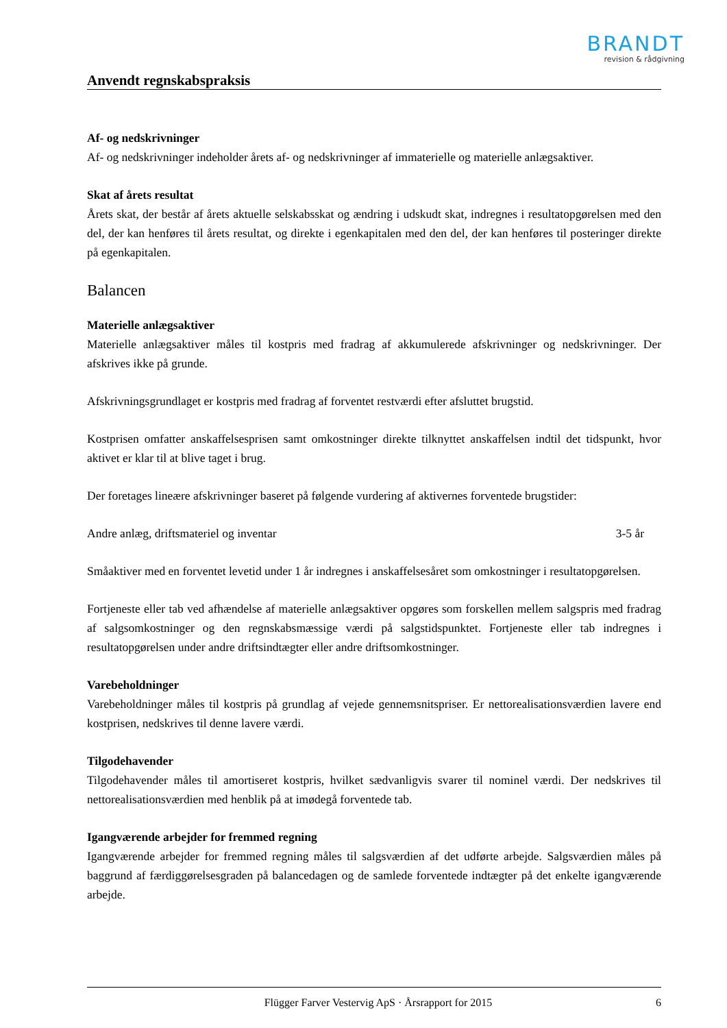BRANDT
revision & rådgivning
Anvendt regnskabspraksis
Af- og nedskrivninger
Af- og nedskrivninger indeholder årets af- og nedskrivninger af immaterielle og materielle anlægsaktiver.
Skat af årets resultat
Årets skat, der består af årets aktuelle selskabsskat og ændring i udskudt skat, indregnes i resultatopgørelsen med den del, der kan henføres til årets resultat, og direkte i egenkapitalen med den del, der kan henføres til posteringer direkte på egenkapitalen.
Balancen
Materielle anlægsaktiver
Materielle anlægsaktiver måles til kostpris med fradrag af akkumulerede afskrivninger og nedskrivninger. Der afskrives ikke på grunde.
Afskrivningsgrundlaget er kostpris med fradrag af forventet restværdi efter afsluttet brugstid.
Kostprisen omfatter anskaffelsesprisen samt omkostninger direkte tilknyttet anskaffelsen indtil det tidspunkt, hvor aktivet er klar til at blive taget i brug.
Der foretages lineære afskrivninger baseret på følgende vurdering af aktivernes forventede brugstider:
Andre anlæg, driftsmateriel og inventar 3-5 år
Småaktiver med en forventet levetid under 1 år indregnes i anskaffelsesåret som omkostninger i resultatopgørelsen.
Fortjeneste eller tab ved afhændelse af materielle anlægsaktiver opgøres som forskellen mellem salgspris med fradrag af salgsomkostninger og den regnskabsmæssige værdi på salgstidspunktet. Fortjeneste eller tab indregnes i resultatopgørelsen under andre driftsindtægter eller andre driftsomkostninger.
Varebeholdninger
Varebeholdninger måles til kostpris på grundlag af vejede gennemsnitspriser. Er nettorealisationsværdien lavere end kostprisen, nedskrives til denne lavere værdi.
Tilgodehavender
Tilgodehavender måles til amortiseret kostpris, hvilket sædvanligvis svarer til nominel værdi. Der nedskrives til nettorealisationsværdien med henblik på at imødegå forventede tab.
Igangværende arbejder for fremmed regning
Igangværende arbejder for fremmed regning måles til salgsværdien af det udførte arbejde. Salgsværdien måles på baggrund af færdiggørelsesgraden på balancedagen og de samlede forventede indtægter på det enkelte igangværende arbejde.
Flügger Farver Vestervig ApS · Årsrapport for 2015 6